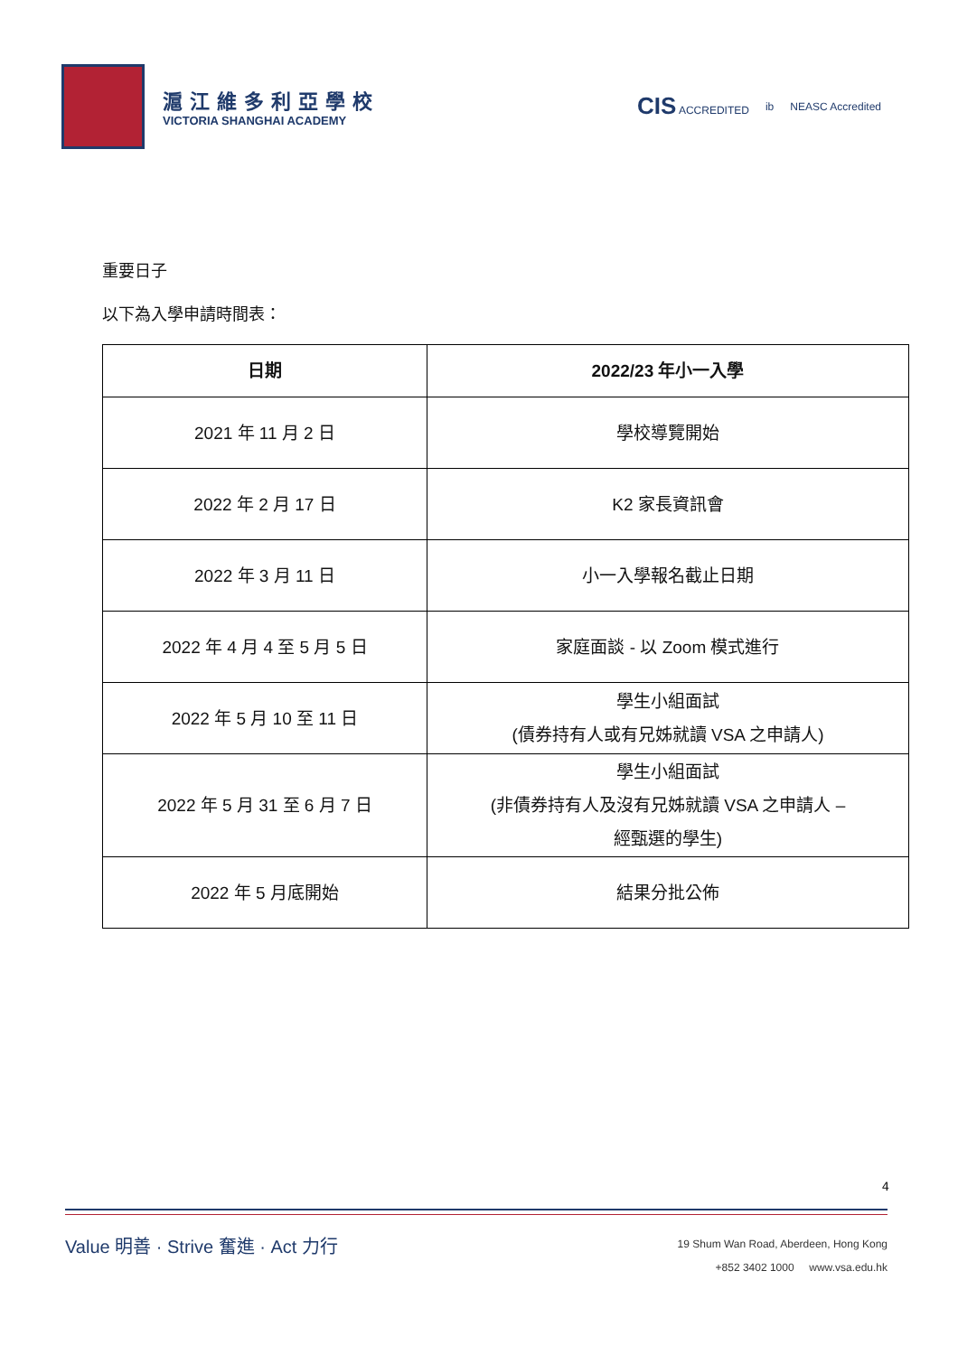滬江維多利亞學校
VICTORIA SHANGHAI ACADEMY
CIS ACCREDITED ib NEASC Accredited
重要日子
以下為入學申請時間表：
| 日期 | 2022/23 年小一入學 |
| --- | --- |
| 2021 年 11 月 2 日 | 學校導覽開始 |
| 2022 年 2 月 17 日 | K2 家長資訊會 |
| 2022 年 3 月 11 日 | 小一入學報名截止日期 |
| 2022 年 4 月 4 至 5 月 5 日 | 家庭面談 - 以 Zoom 模式進行 |
| 2022 年 5 月 10 至 11 日 | 學生小組面試 (債券持有人或有兄姊就讀 VSA 之申請人) |
| 2022 年 5 月 31 至 6 月 7 日 | 學生小組面試 (非債券持有人及沒有兄姊就讀 VSA 之申請人 – 經甄選的學生) |
| 2022 年 5 月底開始 | 結果分批公佈 |
4
Value 明善 · Strive 奮進 · Act 力行
19 Shum Wan Road, Aberdeen, Hong Kong
+852 3402 1000 www.vsa.edu.hk